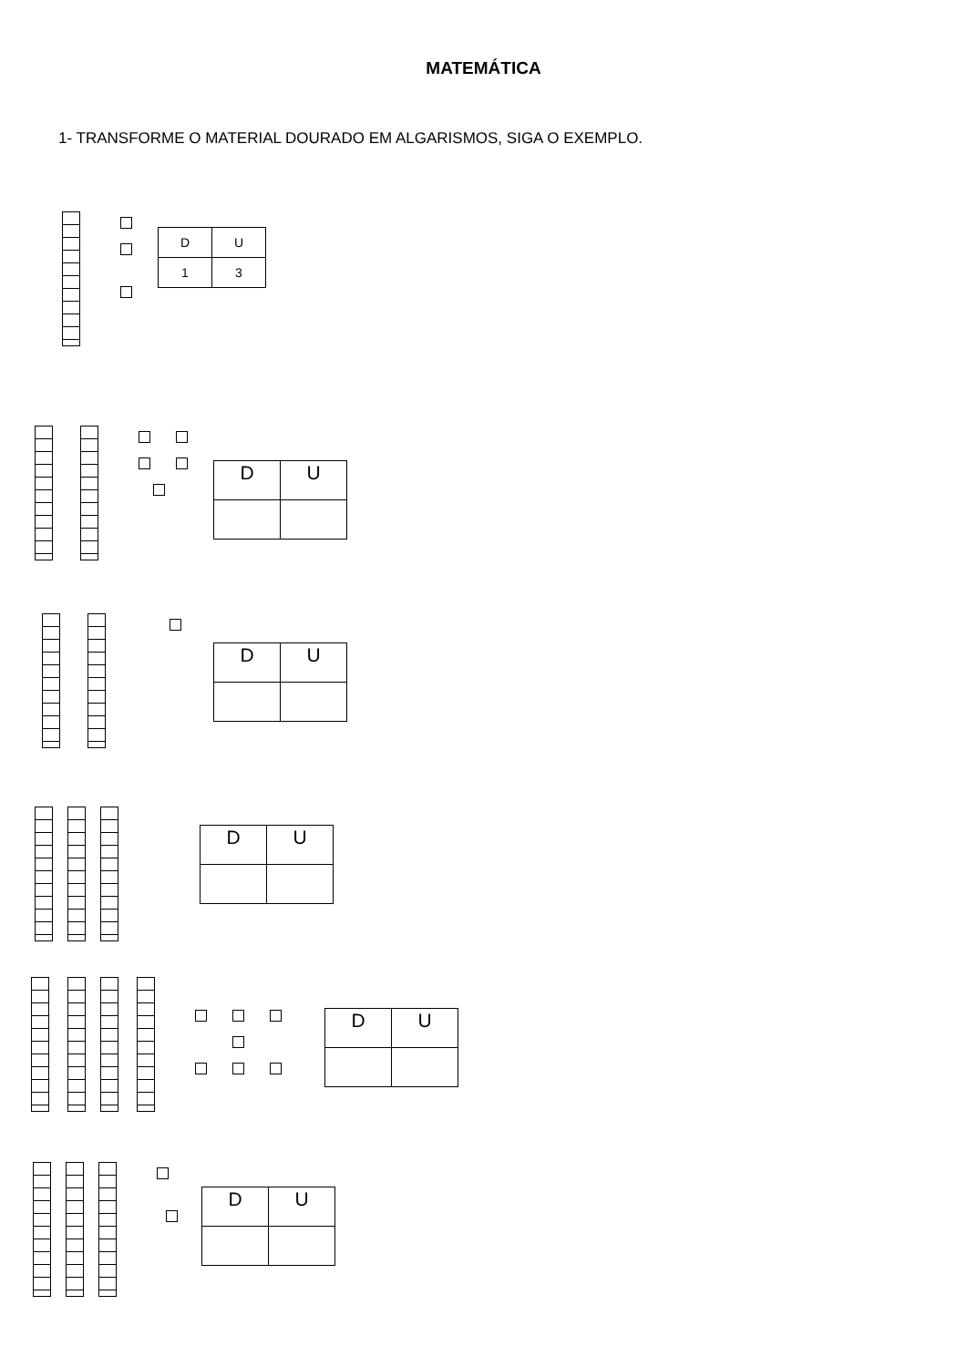MATEMÁTICA
1- TRANSFORME O MATERIAL DOURADO EM ALGARISMOS, SIGA O EXEMPLO.
| D | U |
| 1 | 3 |
| D | U |
| D | U |
| D | U |
| D | U |
| D | U |